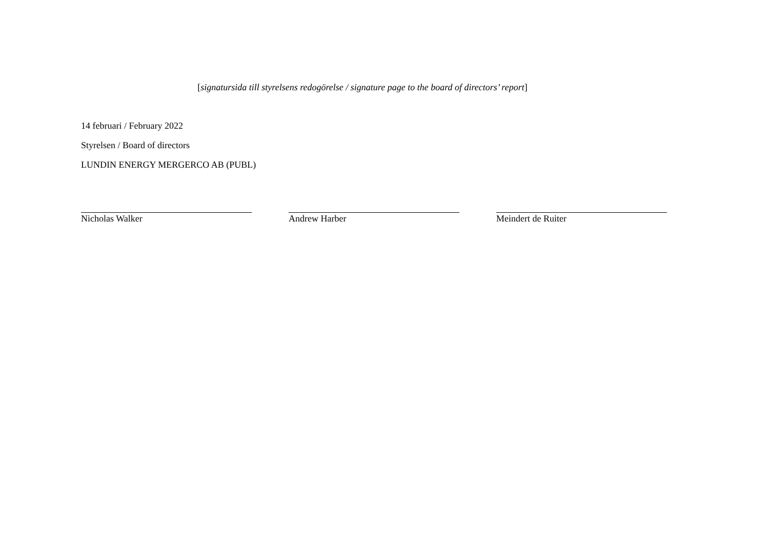[signatursida till styrelsens redogörelse / signature page to the board of directors’ report]
14 februari / February 2022
Styrelsen / Board of directors
LUNDIN ENERGY MERGERCO AB (PUBL)
Nicholas Walker Andrew Harber Meindert de Ruiter